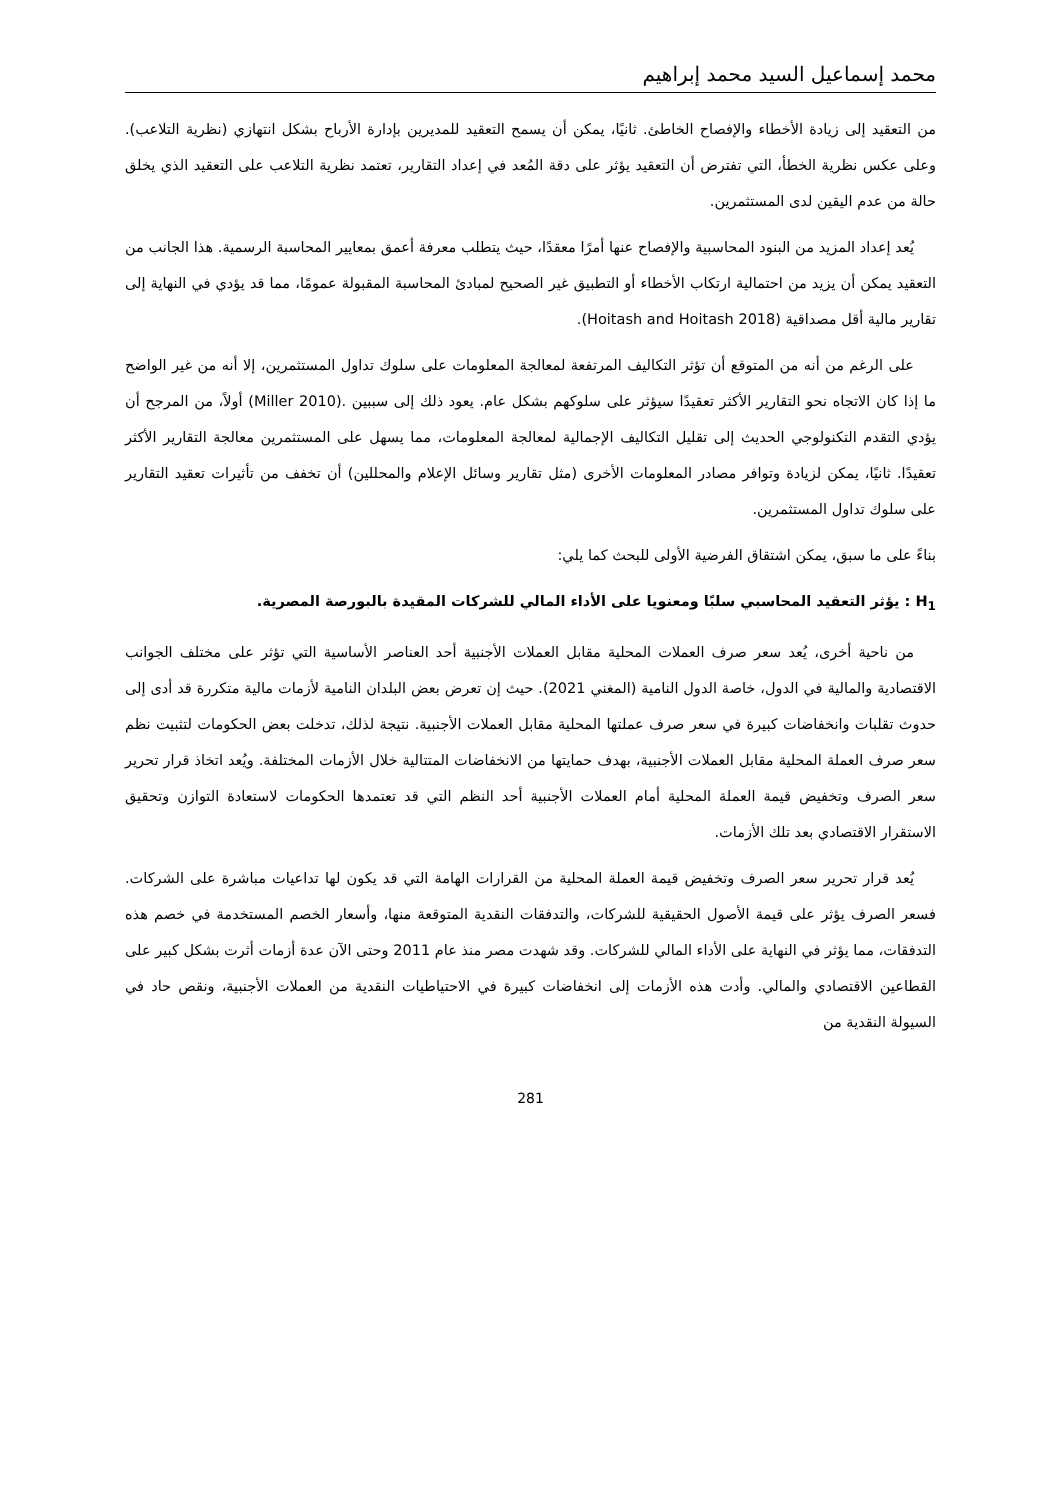محمد إسماعيل السيد محمد إبراهيم
من التعقيد إلى زيادة الأخطاء والإفصاح الخاطئ. ثانيًا، يمكن أن يسمح التعقيد للمديرين بإدارة الأرباح بشكل انتهازي (نظرية التلاعب). وعلى عكس نظرية الخطأ، التي تفترض أن التعقيد يؤثر على دقة المُعد في إعداد التقارير، تعتمد نظرية التلاعب على التعقيد الذي يخلق حالة من عدم اليقين لدى المستثمرين.
يُعد إعداد المزيد من البنود المحاسبية والإفصاح عنها أمرًا معقدًا، حيث يتطلب معرفة أعمق بمعايير المحاسبة الرسمية. هذا الجانب من التعقيد يمكن أن يزيد من احتمالية ارتكاب الأخطاء أو التطبيق غير الصحيح لمبادئ المحاسبة المقبولة عمومًا، مما قد يؤدي في النهاية إلى تقارير مالية أقل مصداقية (Hoitash and Hoitash 2018).
على الرغم من أنه من المتوقع أن تؤثر التكاليف المرتفعة لمعالجة المعلومات على سلوك تداول المستثمرين، إلا أنه من غير الواضح ما إذا كان الاتجاه نحو التقارير الأكثر تعقيدًا سيؤثر على سلوكهم بشكل عام. يعود ذلك إلى سببين .(Miller 2010) أولاً، من المرجح أن يؤدي التقدم التكنولوجي الحديث إلى تقليل التكاليف الإجمالية لمعالجة المعلومات، مما يسهل على المستثمرين معالجة التقارير الأكثر تعقيدًا. ثانيًا، يمكن لزيادة وتوافر مصادر المعلومات الأخرى (مثل تقارير وسائل الإعلام والمحللين) أن تخفف من تأثيرات تعقيد التقارير على سلوك تداول المستثمرين.
بناءً على ما سبق، يمكن اشتقاق الفرضية الأولى للبحث كما يلي:
H<sub>1</sub> : يؤثر التعقيد المحاسبي سلبًا ومعنويا على الأداء المالي للشركات المقيدة بالبورصة المصرية.
من ناحية أخرى، يُعد سعر صرف العملات المحلية مقابل العملات الأجنبية أحد العناصر الأساسية التي تؤثر على مختلف الجوانب الاقتصادية والمالية في الدول، خاصة الدول النامية (المغني 2021). حيث إن تعرض بعض البلدان النامية لأزمات مالية متكررة قد أدى إلى حدوث تقلبات وانخفاضات كبيرة في سعر صرف عملتها المحلية مقابل العملات الأجنبية. نتيجة لذلك، تدخلت بعض الحكومات لتثبيت نظم سعر صرف العملة المحلية مقابل العملات الأجنبية، بهدف حمايتها من الانخفاضات المتتالية خلال الأزمات المختلفة. ويُعد اتخاذ قرار تحرير سعر الصرف وتخفيض قيمة العملة المحلية أمام العملات الأجنبية أحد النظم التي قد تعتمدها الحكومات لاستعادة التوازن وتحقيق الاستقرار الاقتصادي بعد تلك الأزمات.
يُعد قرار تحرير سعر الصرف وتخفيض قيمة العملة المحلية من القرارات الهامة التي قد يكون لها تداعيات مباشرة على الشركات. فسعر الصرف يؤثر على قيمة الأصول الحقيقية للشركات، والتدفقات النقدية المتوقعة منها، وأسعار الخصم المستخدمة في خصم هذه التدفقات، مما يؤثر في النهاية على الأداء المالي للشركات. وقد شهدت مصر منذ عام 2011 وحتى الآن عدة أزمات أثرت بشكل كبير على القطاعين الاقتصادي والمالي. وأدت هذه الأزمات إلى انخفاضات كبيرة في الاحتياطيات النقدية من العملات الأجنبية، ونقص حاد في السيولة النقدية من
281